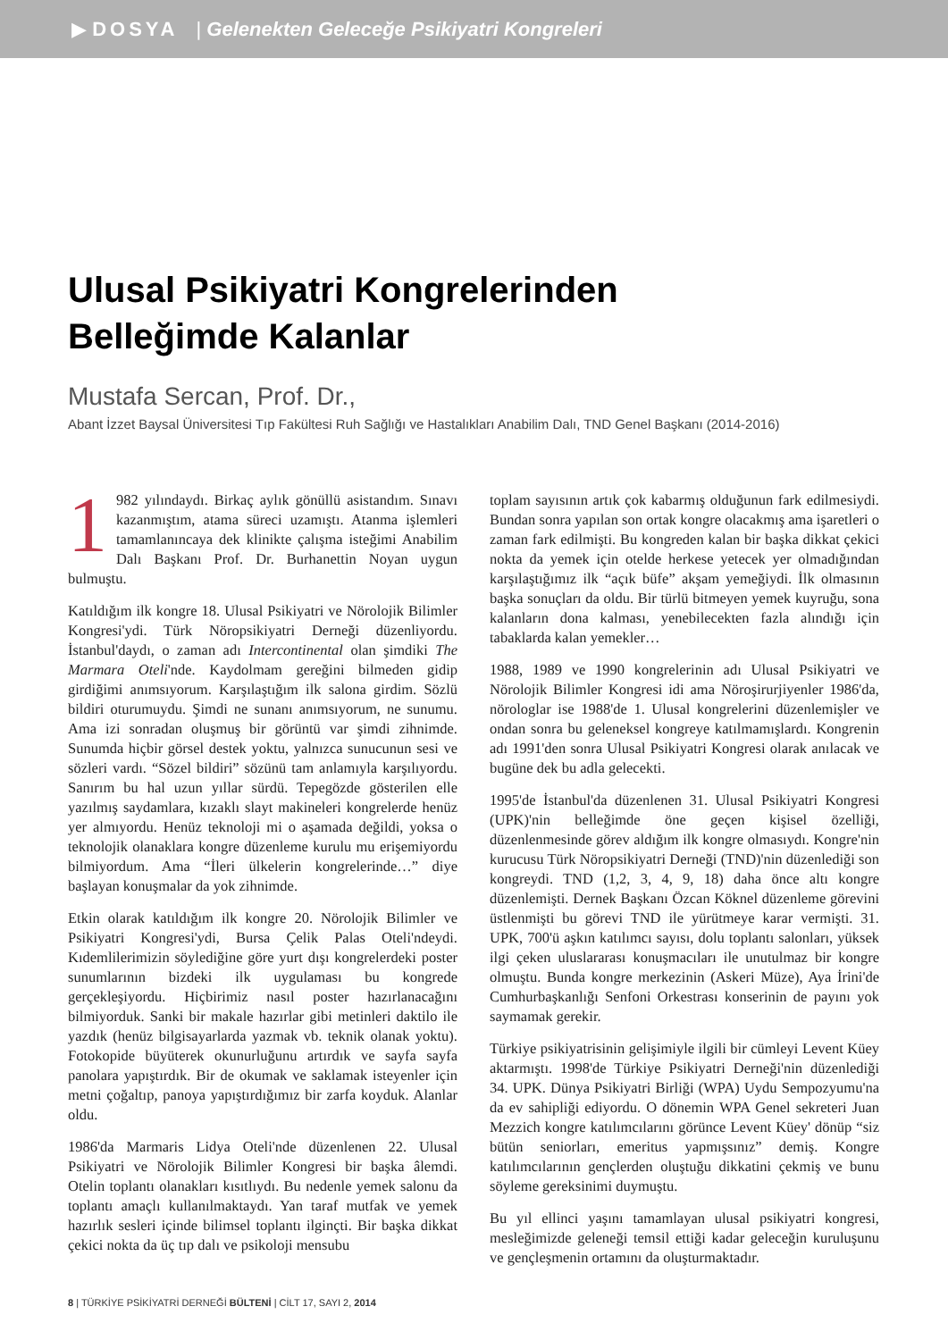▶ DOSYA | Gelenekten Geleceğe Psikiyatri Kongreleri
Ulusal Psikiyatri Kongrelerinden
Belleğimde Kalanlar
Mustafa Sercan, Prof. Dr.,
Abant İzzet Baysal Üniversitesi Tıp Fakültesi Ruh Sağlığı ve Hastalıkları Anabilim Dalı, TND Genel Başkanı (2014-2016)
1 982 yılındaydı. Birkaç aylık gönüllü asistandım. Sınavı kazanmıştım, atama süreci uzamıştı. Atanma işlemleri tamamlanıncaya dek klinikte çalışma isteğimi Anabilim Dalı Başkanı Prof. Dr. Burhanettin Noyan uygun bulmuştu.
Katıldığım ilk kongre 18. Ulusal Psikiyatri ve Nörolojik Bilimler Kongresi'ydi. Türk Nöropsikiyatri Derneği düzenliyordu. İstanbul'daydı, o zaman adı Intercontinental olan şimdiki The Marmara Oteli'nde. Kaydolmam gereğini bilmeden gidip girdiğimi anımsıyorum. Karşılaştığım ilk salona girdim. Sözlü bildiri oturumuydu. Şimdi ne sunanı anımsıyorum, ne sunumu. Ama izi sonradan oluşmuş bir görüntü var şimdi zihnimde. Sunumda hiçbir görsel destek yoktu, yalnızca sunucunun sesi ve sözleri vardı. “Sözel bildiri” sözünü tam anlamıyla karşılıyordu. Sanırım bu hal uzun yıllar sürdü. Tepegözde gösterilen elle yazılmış saydamlara, kızaklı slayt makineleri kongrelerde henüz yer almıyordu. Henüz teknoloji mi o aşamada değildi, yoksa o teknolojik olanaklara kongre düzenleme kurulu mu erişemiyordu bilmiyordum. Ama “İleri ülkelerin kongrelerinde…” diye başlayan konuşmalar da yok zihnimde.
Etkin olarak katıldığım ilk kongre 20. Nörolojik Bilimler ve Psikiyatri Kongresi'ydi, Bursa Çelik Palas Oteli'ndeydi. Kıdemlilerimizin söylediğine göre yurt dışı kongrelerdeki poster sunumlarının bizdeki ilk uygulaması bu kongrede gerçekleşiyordu. Hiçbirimiz nasıl poster hazırlanacağını bilmiyorduk. Sanki bir makale hazırlar gibi metinleri daktilo ile yazdık (henüz bilgisayarlarda yazmak vb. teknik olanak yoktu). Fotokopide büyüterek okunurluğunu artırdık ve sayfa sayfa panolara yapıştırdık. Bir de okumak ve saklamak isteyenler için metni çoğaltıp, panoya yapıştırdığımız bir zarfa koyduk. Alanlar oldu.
1986'da Marmaris Lidya Oteli'nde düzenlenen 22. Ulusal Psikiyatri ve Nörolojik Bilimler Kongresi bir başka âlemdi. Otelin toplantı olanakları kısıtlıydı. Bu nedenle yemek salonu da toplantı amaçlı kullanılmaktaydı. Yan taraf mutfak ve yemek hazırlık sesleri içinde bilimsel toplantı ilginçti. Bir başka dikkat çekici nokta da üç tıp dalı ve psikoloji mensubu
toplam sayısının artık çok kabarmış olduğunun fark edilmesiydi. Bundan sonra yapılan son ortak kongre olacakmış ama işaretleri o zaman fark edilmişti. Bu kongreden kalan bir başka dikkat çekici nokta da yemek için otelde herkese yetecek yer olmadığından karşılaştığımız ilk “açık büfe” akşam yemeğiydi. İlk olmasının başka sonuçları da oldu. Bir türlü bitmeyen yemek kuyruğu, sona kalanların dona kalması, yenebilecekten fazla alındığı için tabaklarda kalan yemekler…
1988, 1989 ve 1990 kongrelerinin adı Ulusal Psikiyatri ve Nörolojik Bilimler Kongresi idi ama Nöroşirurjiyenler 1986'da, nörologlar ise 1988'de 1. Ulusal kongrelerini düzenlemişler ve ondan sonra bu geleneksel kongreye katılmamışlardı. Kongrenin adı 1991'den sonra Ulusal Psikiyatri Kongresi olarak anılacak ve bugüne dek bu adla gelecekti.
1995'de İstanbul'da düzenlenen 31. Ulusal Psikiyatri Kongresi (UPK)'nin belleğimde öne geçen kişisel özelliği, düzenlenmesinde görev aldığım ilk kongre olmasıydı. Kongre'nin kurucusu Türk Nöropsikiyatri Derneği (TND)'nin düzenlediği son kongreydi. TND (1,2, 3, 4, 9, 18) daha önce altı kongre düzenlemişti. Dernek Başkanı Özcan Köknel düzenleme görevini üstlenmişti bu görevi TND ile yürütmeye karar vermişti. 31. UPK, 700'ü aşkın katılımcı sayısı, dolu toplantı salonları, yüksek ilgi çeken uluslararası konuşmacıları ile unutulmaz bir kongre olmuştu. Bunda kongre merkezinin (Askeri Müze), Aya İrini'de Cumhurbaşkanlığı Senfoni Orkestrası konserinin de payını yok saymamak gerekir.
Türkiye psikiyatrisinin gelişimiyle ilgili bir cümleyi Levent Küey aktarmıştı. 1998'de Türkiye Psikiyatri Derneği'nin düzenlediği 34. UPK. Dünya Psikiyatri Birliği (WPA) Uydu Sempozyumu'na da ev sahipliği ediyordu. O dönemin WPA Genel sekreteri Juan Mezzich kongre katılımcılarını görünce Levent Küey' dönüp “siz bütün seniorları, emeritus yapmışsınız” demiş. Kongre katılımcılarının gençlerden oluştuğu dikkatini çekmiş ve bunu söyleme gereksinimi duymuştu.
Bu yıl ellinci yaşını tamamlayan ulusal psikiyatri kongresi, mesleğimizde geleneği temsil ettiği kadar geleceğin kuruluşunu ve gençleşmenin ortamını da oluşturmaktadır.
8 | TÜRKİYE PSİKİYATRİ DERNEĞİ BÜLTENİ | CİLT 17, SAYI 2, 2014